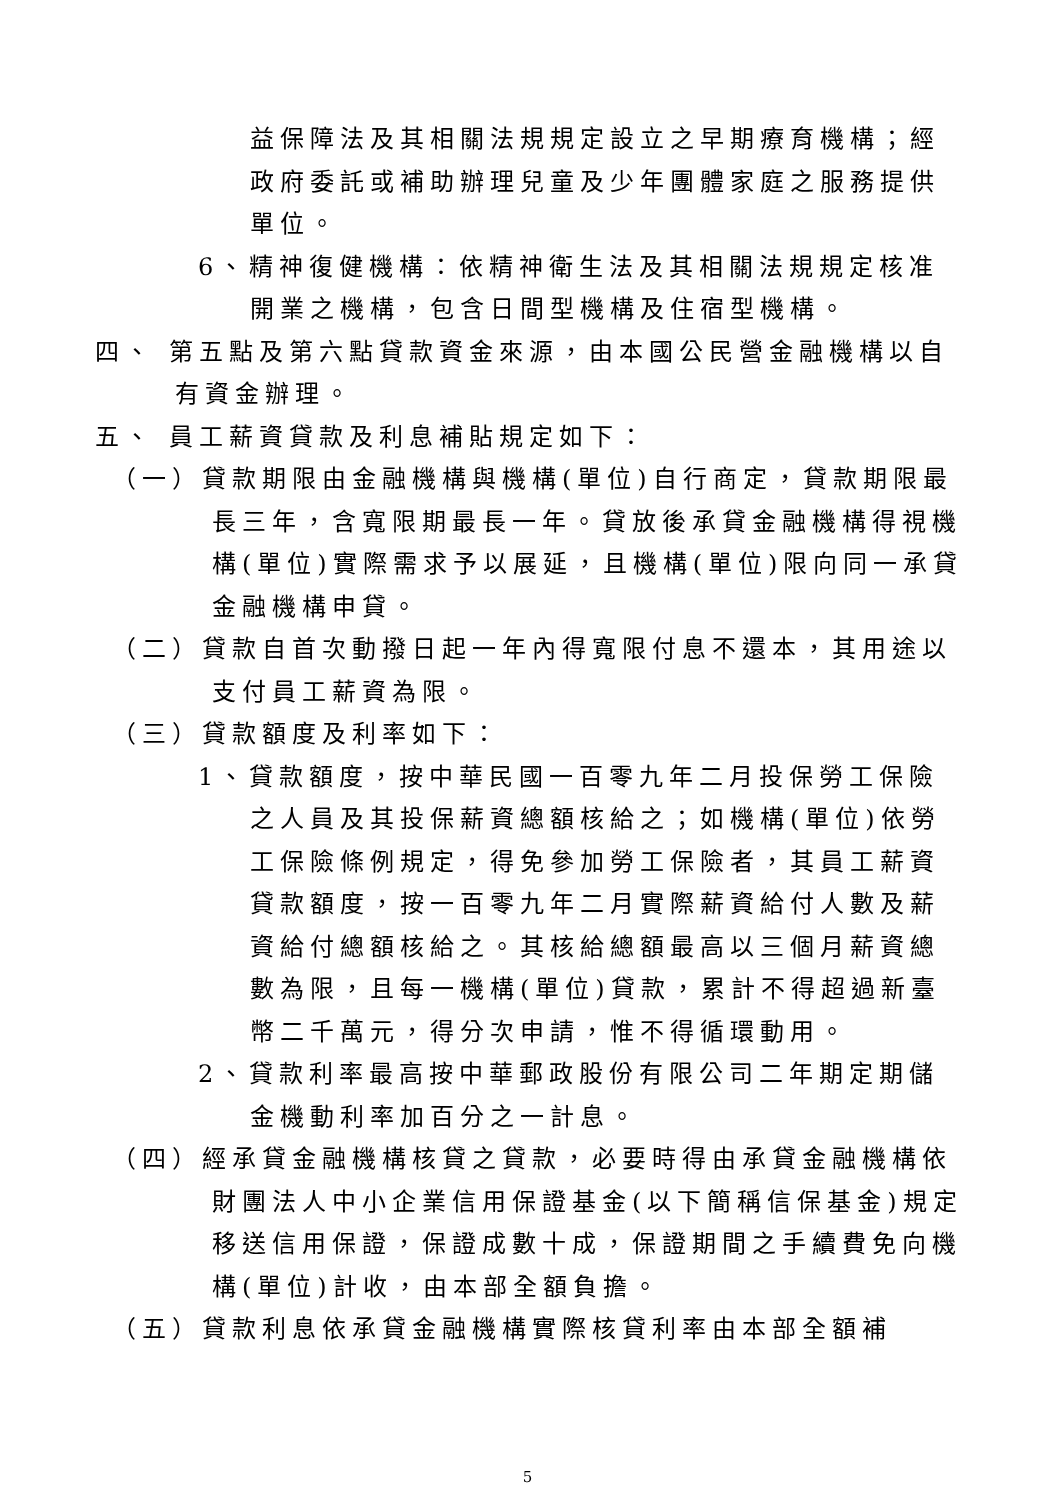益保障法及其相關法規規定設立之早期療育機構；經政府委託或補助辦理兒童及少年團體家庭之服務提供單位。
6、精神復健機構：依精神衛生法及其相關法規規定核准開業之機構，包含日間型機構及住宿型機構。
四、 第五點及第六點貸款資金來源，由本國公民營金融機構以自有資金辦理。
五、 員工薪資貸款及利息補貼規定如下：
（一）貸款期限由金融機構與機構(單位)自行商定，貸款期限最長三年，含寬限期最長一年。貸放後承貸金融機構得視機構(單位)實際需求予以展延，且機構(單位)限向同一承貸金融機構申貸。
（二）貸款自首次動撥日起一年內得寬限付息不還本，其用途以支付員工薪資為限。
（三）貸款額度及利率如下：
1、貸款額度，按中華民國一百零九年二月投保勞工保險之人員及其投保薪資總額核給之；如機構(單位)依勞工保險條例規定，得免參加勞工保險者，其員工薪資貸款額度，按一百零九年二月實際薪資給付人數及薪資給付總額核給之。其核給總額最高以三個月薪資總數為限，且每一機構(單位)貸款，累計不得超過新臺幣二千萬元，得分次申請，惟不得循環動用。
2、貸款利率最高按中華郵政股份有限公司二年期定期儲金機動利率加百分之一計息。
（四）經承貸金融機構核貸之貸款，必要時得由承貸金融機構依財團法人中小企業信用保證基金(以下簡稱信保基金)規定移送信用保證，保證成數十成，保證期間之手續費免向機構(單位)計收，由本部全額負擔。
（五）貸款利息依承貸金融機構實際核貸利率由本部全額補
5